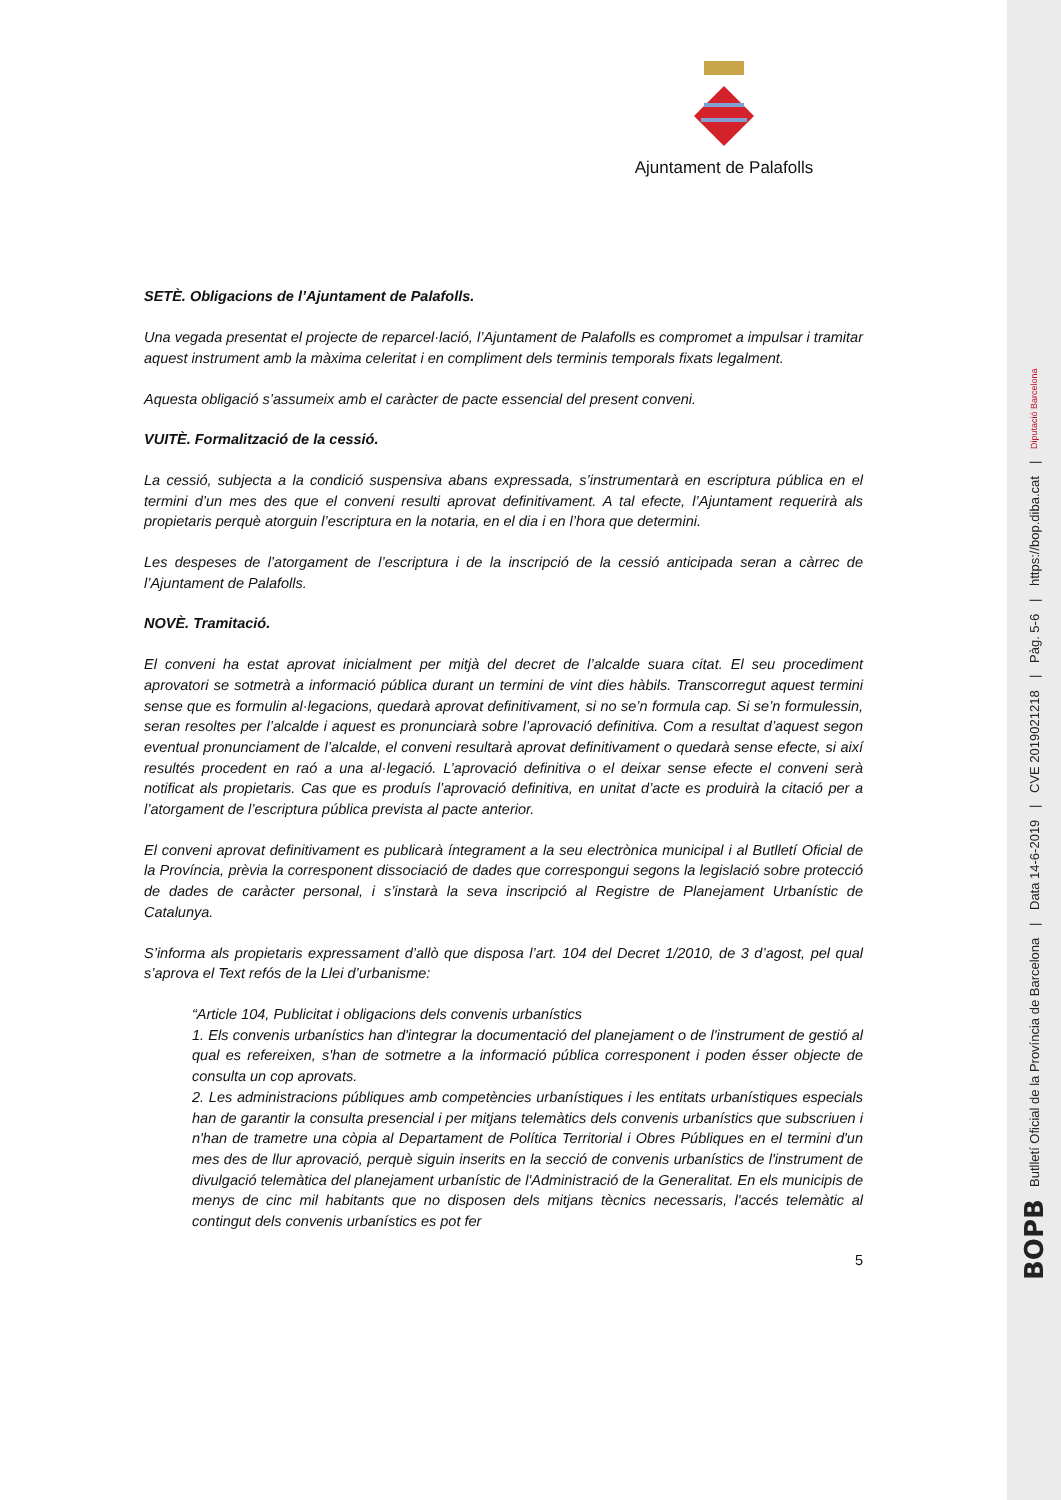Ajuntament de Palafolls
SETÈ. Obligacions de l’Ajuntament de Palafolls.
Una vegada presentat el projecte de reparcel·lació, l’Ajuntament de Palafolls es compromet a impulsar i tramitar aquest instrument amb la màxima celeritat i en compliment dels terminis temporals fixats legalment.
Aquesta obligació s’assumeix amb el caràcter de pacte essencial del present conveni.
VUITÈ. Formalització de la cessió.
La cessió, subjecta a la condició suspensiva abans expressada, s’instrumentarà en escriptura pública en el termini d’un mes des que el conveni resulti aprovat definitivament. A tal efecte, l’Ajuntament requerirà als propietaris perquè atorguin l’escriptura en la notaria, en el dia i en l’hora que determini.
Les despeses de l’atorgament de l’escriptura i de la inscripció de la cessió anticipada seran a càrrec de l’Ajuntament de Palafolls.
NOVÈ. Tramitació.
El conveni ha estat aprovat inicialment per mitjà del decret de l’alcalde suara citat. El seu procediment aprovatori se sotmetrà a informació pública durant un termini de vint dies hàbils. Transcorregut aquest termini sense que es formulin al·legacions, quedarà aprovat definitivament, si no se’n formula cap. Si se’n formulessin, seran resoltes per l’alcalde i aquest es pronunciarà sobre l’aprovació definitiva. Com a resultat d’aquest segon eventual pronunciament de l’alcalde, el conveni resultarà aprovat definitivament o quedarà sense efecte, si així resultés procedent en raó a una al·legació. L’aprovació definitiva o el deixar sense efecte el conveni serà notificat als propietaris. Cas que es produís l’aprovació definitiva, en unitat d’acte es produirà la citació per a l’atorgament de l’escriptura pública prevista al pacte anterior.
El conveni aprovat definitivament es publicarà íntegrament a la seu electrònica municipal i al Butlletí Oficial de la Província, prèvia la corresponent dissociació de dades que correspongui segons la legislació sobre protecció de dades de caràcter personal, i s’instarà la seva inscripció al Registre de Planejament Urbanístic de Catalunya.
S’informa als propietaris expressament d’allò que disposa l’art. 104 del Decret 1/2010, de 3 d’agost, pel qual s’aprova el Text refós de la Llei d’urbanisme:
“Article 104, Publicitat i obligacions dels convenis urbanístics
1. Els convenis urbanístics han d'integrar la documentació del planejament o de l'instrument de gestió al qual es refereixen, s'han de sotmetre a la informació pública corresponent i poden ésser objecte de consulta un cop aprovats.
2. Les administracions públiques amb competències urbanístiques i les entitats urbanístiques especials han de garantir la consulta presencial i per mitjans telemàtics dels convenis urbanístics que subscriuen i n'han de trametre una còpia al Departament de Política Territorial i Obres Públiques en el termini d'un mes des de llur aprovació, perquè siguin inserits en la secció de convenis urbanístics de l'instrument de divulgació telemàtica del planejament urbanístic de l'Administració de la Generalitat. En els municipis de menys de cinc mil habitants que no disposen dels mitjans tècnics necessaris, l'accés telemàtic al contingut dels convenis urbanístics es pot fer
5
BOPB Butlletí Oficial de la Província de Barcelona | Data 14-6-2019 | CVE 2019021218 | Pàg. 5-6 | https://bop.diba.cat | Diputació Barcelona